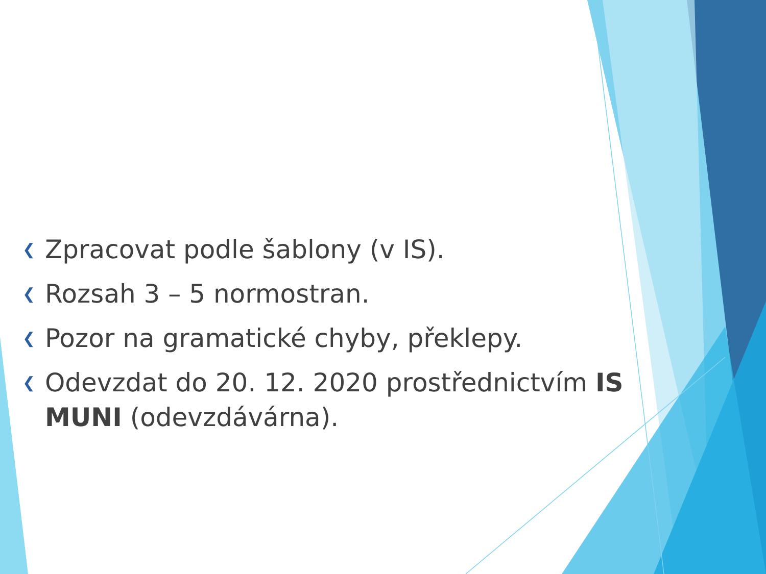❮ Zpracovat podle šablony (v IS).
❮ Rozsah 3 – 5 normostran.
❮ Pozor na gramatické chyby, překlepy.
❮ Odevzdat do 20. 12. 2020 prostřednictvím IS MUNI (odevzdávárna).